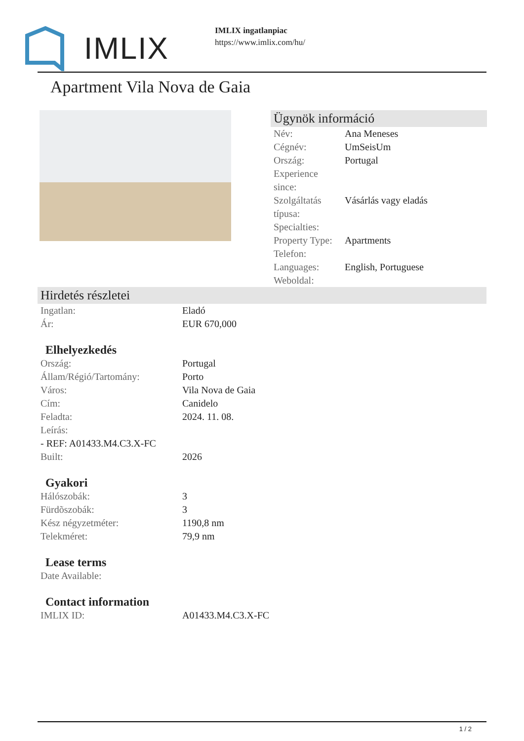IMLIX
IMLIX ingatlanpiac
https://www.imlix.com/hu/
Apartment Vila Nova de Gaia
Ügynök információ
| Név: | Ana Meneses |
| Cégnév: | UmSeisUm |
| Ország: | Portugal |
| Experience since: | |
| Szolgáltatás típusa: | Vásárlás vagy eladás |
| Specialties: | |
| Property Type: | Apartments |
| Telefon: | |
| Languages: | English, Portuguese |
| Weboldal: | |
Hirdetés részletei
| Ingatlan: | Eladó |
| Ár: | EUR 670,000 |
Elhelyezkedés
| Ország: | Portugal |
| Állam/Régió/Tartomány: | Porto |
| Város: | Vila Nova de Gaia |
| Cím: | Canidelo |
| Feladta: | 2024. 11. 08. |
| Leírás: | |
| - REF: A01433.M4.C3.X-FC | |
| Built: | 2026 |
Gyakori
| Hálószobák: | 3 |
| Fürdõszobák: | 3 |
| Kész négyzetméter: | 1190,8 nm |
| Telekméret: | 79,9 nm |
Lease terms
| Date Available: | |
Contact information
| IMLIX ID: | A01433.M4.C3.X-FC |
1 / 2